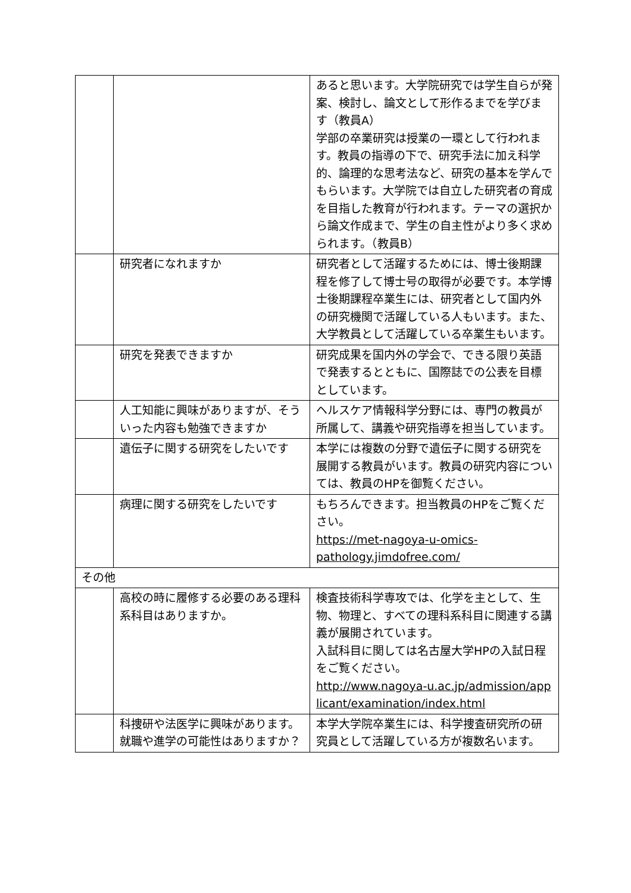| | | あると思います。大学院研究では学生自らが発案、検討し、論文として形作るまでを学びます（教員A） 学部の卒業研究は授業の一環として行われます。教員の指導の下で、研究手法に加え科学的、論理的な思考法など、研究の基本を学んでもらいます。大学院では自立した研究者の育成を目指した教育が行われます。テーマの選択から論文作成まで、学生の自主性がより多く求められます。（教員B） |
| | 研究者になれますか | 研究者として活躍するためには、博士後期課程を修了して博士号の取得が必要です。本学博士後期課程卒業生には、研究者として国内外の研究機関で活躍している人もいます。また、大学教員として活躍している卒業生もいます。 |
| | 研究を発表できますか | 研究成果を国内外の学会で、できる限り英語で発表するとともに、国際誌での公表を目標としています。 |
| | 人工知能に興味がありますが、そういった内容も勉強できますか | ヘルスケア情報科学分野には、専門の教員が所属して、講義や研究指導を担当しています。 |
| | 遺伝子に関する研究をしたいです | 本学には複数の分野で遺伝子に関する研究を展開する教員がいます。教員の研究内容については、教員のHPを御覧ください。 |
| | 病理に関する研究をしたいです | もちろんできます。担当教員のHPをご覧ください。 https://met-nagoya-u-omics-pathology.jimdofree.com/ |
| その他 | | |
| | 高校の時に履修する必要のある理科系科目はありますか。 | 検査技術科学専攻では、化学を主として、生物、物理と、すべての理科系科目に関連する講義が展開されています。 入試科目に関しては名古屋大学HPの入試日程をご覧ください。 http://www.nagoya-u.ac.jp/admission/applicant/examination/index.html |
| | 科捜研や法医学に興味があります。就職や進学の可能性はありますか？ | 本学大学院卒業生には、科学捜査研究所の研究員として活躍している方が複数名います。 |